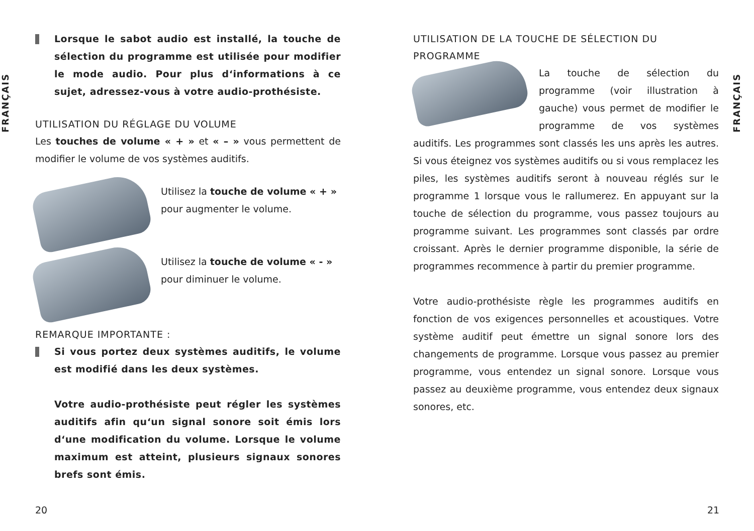FRANÇAIS
FRANÇAIS
Lorsque le sabot audio est installé, la touche de sélection du programme est utilisée pour modifier le mode audio. Pour plus d‘informations à ce sujet, adressez-vous à votre audio-prothésiste.
UTILISATION DU RÉGLAGE DU VOLUME
Les touches de volume « + » et « – » vous permettent de modifier le volume de vos systèmes auditifs.
Utilisez la touche de volume « + » pour augmenter le volume.
Utilisez la touche de volume « - » pour diminuer le volume.
REMARQUE IMPORTANTE :
Si vous portez deux systèmes auditifs, le volume est modifié dans les deux systèmes.
Votre audio-prothésiste peut régler les systèmes auditifs afin qu‘un signal sonore soit émis lors d‘une modification du volume. Lorsque le volume maximum est atteint, plusieurs signaux sonores brefs sont émis.
UTILISATION DE LA TOUCHE DE SÉLECTION DU PROGRAMME
La touche de sélection du programme (voir illustration à gauche) vous permet de modifier le programme de vos systèmes auditifs. Les programmes sont classés les uns après les autres. Si vous éteignez vos systèmes auditifs ou si vous remplacez les piles, les systèmes auditifs seront à nouveau réglés sur le programme 1 lorsque vous le rallumerez. En appuyant sur la touche de sélection du programme, vous passez toujours au programme suivant. Les programmes sont classés par ordre croissant. Après le dernier programme disponible, la série de programmes recommence à partir du premier programme.
Votre audio-prothésiste règle les programmes auditifs en fonction de vos exigences personnelles et acoustiques. Votre système auditif peut émettre un signal sonore lors des changements de programme. Lorsque vous passez au premier programme, vous entendez un signal sonore. Lorsque vous passez au deuxième programme, vous entendez deux signaux sonores, etc.
20 21